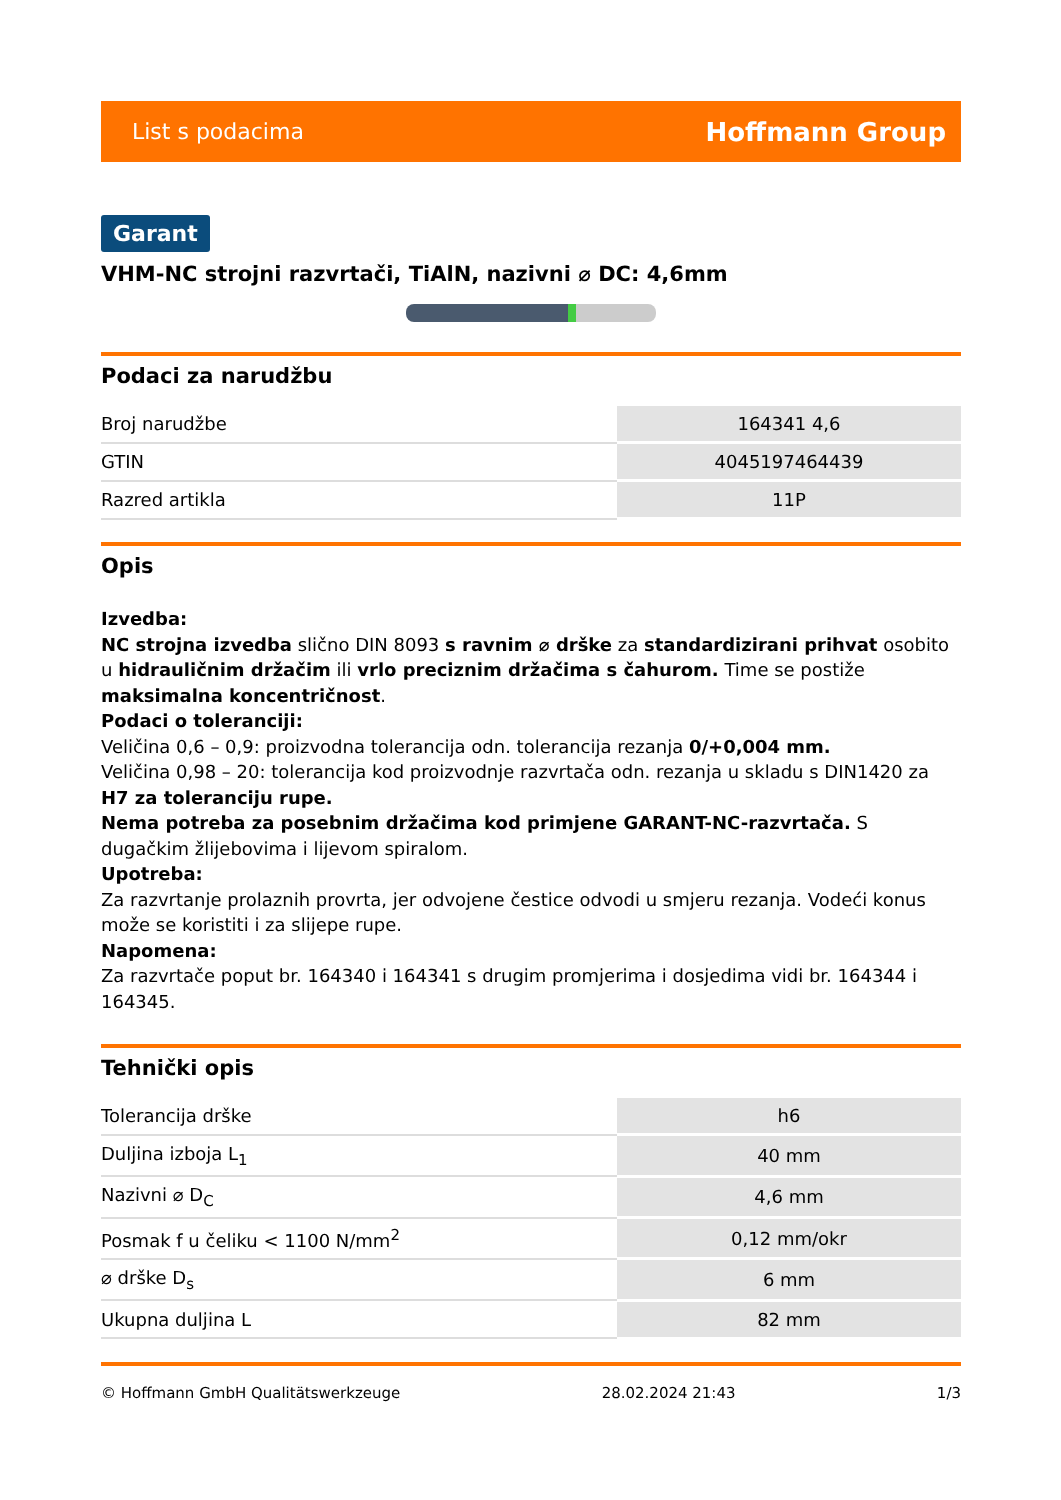List s podacima Hoffmann Group
Garant
VHM-NC strojni razvrtači, TiAlN, nazivni ⌀ DC: 4,6mm
Podaci za narudžbu
| Broj narudžbe | 164341 4,6 |
| GTIN | 4045197464439 |
| Razred artikla | 11P |
Opis
Izvedba:
NC strojna izvedba slično DIN 8093 s ravnim ⌀ drške za standardizirani prihvat osobito u hidrauličnim držačim ili vrlo preciznim držačima s čahurom. Time se postiže maksimalna koncentričnost.
Podaci o toleranciji:
Veličina 0,6 – 0,9: proizvodna tolerancija odn. tolerancija rezanja 0/+0,004 mm.
Veličina 0,98 – 20: tolerancija kod proizvodnje razvrtača odn. rezanja u skladu s DIN1420 za H7 za toleranciju rupe.
Nema potreba za posebnim držačima kod primjene GARANT-NC-razvrtača. S dugačkim žlijebovima i lijevom spiralom.
Upotreba:
Za razvrtanje prolaznih provrta, jer odvojene čestice odvodi u smjeru rezanja. Vodeći konus može se koristiti i za slijepe rupe.
Napomena:
Za razvrtače poput br. 164340 i 164341 s drugim promjerima i dosjedima vidi br. 164344 i 164345.
Tehnički opis
| Tolerancija drške | h6 |
| Duljina izboja L<sub>1</sub> | 40 mm |
| Nazivni ⌀ D<sub>C</sub> | 4,6 mm |
| Posmak f u čeliku < 1100 N/mm<sup>2</sup> | 0,12 mm/okr |
| ⌀ drške D<sub>s</sub> | 6 mm |
| Ukupna duljina L | 82 mm |
© Hoffmann GmbH Qualitätswerkzeuge 28.02.2024 21:43 1/3